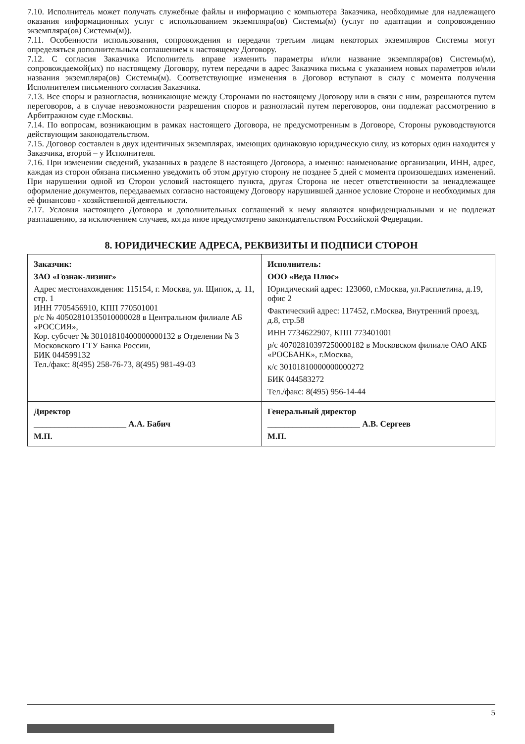7.10. Исполнитель может получать служебные файлы и информацию с компьютера Заказчика, необходимые для надлежащего оказания информационных услуг с использованием экземпляра(ов) Системы(м) (услуг по адаптации и сопровождению экземпляра(ов) Системы(м)).
7.11. Особенности использования, сопровождения и передачи третьим лицам некоторых экземпляров Системы могут определяться дополнительным соглашением к настоящему Договору.
7.12. С согласия Заказчика Исполнитель вправе изменить параметры и/или название экземпляра(ов) Системы(м), сопровождаемой(ых) по настоящему Договору, путем передачи в адрес Заказчика письма с указанием новых параметров и/или названия экземпляра(ов) Системы(м). Соответствующие изменения в Договор вступают в силу с момента получения Исполнителем письменного согласия Заказчика.
7.13. Все споры и разногласия, возникающие между Сторонами по настоящему Договору или в связи с ним, разрешаются путем переговоров, а в случае невозможности разрешения споров и разногласий путем переговоров, они подлежат рассмотрению в Арбитражном суде г.Москвы.
7.14. По вопросам, возникающим в рамках настоящего Договора, не предусмотренным в Договоре, Стороны руководствуются действующим законодательством.
7.15. Договор составлен в двух идентичных экземплярах, имеющих одинаковую юридическую силу, из которых один находится у Заказчика, второй – у Исполнителя.
7.16. При изменении сведений, указанных в разделе 8 настоящего Договора, а именно: наименование организации, ИНН, адрес, каждая из сторон обязана письменно уведомить об этом другую сторону не позднее 5 дней с момента произошедших изменений. При нарушении одной из Сторон условий настоящего пункта, другая Сторона не несет ответственности за ненадлежащее оформление документов, передаваемых согласно настоящему Договору нарушившей данное условие Стороне и необходимых для её финансово - хозяйственной деятельности.
7.17. Условия настоящего Договора и дополнительных соглашений к нему являются конфиденциальными и не подлежат разглашению, за исключением случаев, когда иное предусмотрено законодательством Российской Федерации.
8. ЮРИДИЧЕСКИЕ АДРЕСА, РЕКВИЗИТЫ И ПОДПИСИ СТОРОН
| Заказчик: ЗАО «Гознак-лизинг» Адрес местонахождения: 115154, г. Москва, ул. Щипок, д. 11, стр. 1 ИНН 7705456910, КПП 770501001 р/с № 40502810135010000028 в Центральном филиале АБ «РОССИЯ», Кор. субсчет № 30101810400000000132 в Отделении № 3 Московского ГТУ Банка России, БИК 044599132 Тел./факс: 8(495) 258-76-73, 8(495) 981-49-03 | Исполнитель: ООО «Веда Плюс» Юридический адрес: 123060, г.Москва, ул.Расплетина, д.19, офис 2 Фактический адрес: 117452, г.Москва, Внутренний проезд, д.8, стр.58 ИНН 7734622907, КПП 773401001 р/с 40702810397250000182 в Московском филиале ОАО АКБ «РОСБАНК», г.Москва, к/с 30101810000000000272 БИК 044583272 Тел./факс: 8(495) 956-14-44 |
| Директор ______________________ А.А. Бабич М.П. | Генеральный директор ______________________ А.В. Сергеев М.П. |
5